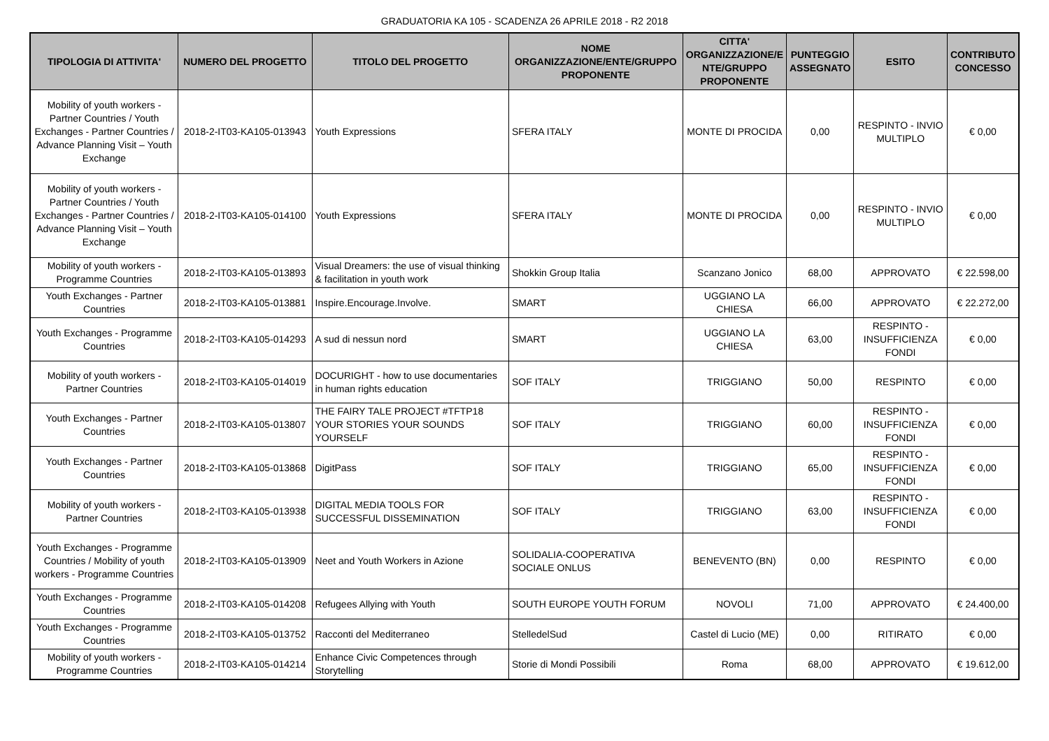GRADUATORIA KA 105 - SCADENZA 26 APRILE 2018 - R2 2018
| TIPOLOGIA DI ATTIVITA' | NUMERO DEL PROGETTO | TITOLO DEL PROGETTO | NOME ORGANIZZAZIONE/ENTE/GRUPPO PROPONENTE | CITTA' ORGANIZZAZIONE/E NTE/GRUPPO PROPONENTE | PUNTEGGIO ASSEGNATO | ESITO | CONTRIBUTO CONCESSO |
| --- | --- | --- | --- | --- | --- | --- | --- |
| Mobility of youth workers - Partner Countries / Youth Exchanges - Partner Countries / Advance Planning Visit – Youth Exchange | 2018-2-IT03-KA105-013943 | Youth Expressions | SFERA ITALY | MONTE DI PROCIDA | 0,00 | RESPINTO - INVIO MULTIPLO | € 0,00 |
| Mobility of youth workers - Partner Countries / Youth Exchanges - Partner Countries / Advance Planning Visit – Youth Exchange | 2018-2-IT03-KA105-014100 | Youth Expressions | SFERA ITALY | MONTE DI PROCIDA | 0,00 | RESPINTO - INVIO MULTIPLO | € 0,00 |
| Mobility of youth workers - Programme Countries | 2018-2-IT03-KA105-013893 | Visual Dreamers: the use of visual thinking & facilitation in youth work | Shokkin Group Italia | Scanzano Jonico | 68,00 | APPROVATO | € 22.598,00 |
| Youth Exchanges - Partner Countries | 2018-2-IT03-KA105-013881 | Inspire.Encourage.Involve. | SMART | UGGIANO LA CHIESA | 66,00 | APPROVATO | € 22.272,00 |
| Youth Exchanges - Programme Countries | 2018-2-IT03-KA105-014293 | A sud di nessun nord | SMART | UGGIANO LA CHIESA | 63,00 | RESPINTO - INSUFFICIENZA FONDI | € 0,00 |
| Mobility of youth workers - Partner Countries | 2018-2-IT03-KA105-014019 | DOCURIGHT - how to use documentaries in human rights education | SOF ITALY | TRIGGIANO | 50,00 | RESPINTO | € 0,00 |
| Youth Exchanges - Partner Countries | 2018-2-IT03-KA105-013807 | THE FAIRY TALE PROJECT #TFTP18 YOUR STORIES YOUR SOUNDS YOURSELF | SOF ITALY | TRIGGIANO | 60,00 | RESPINTO - INSUFFICIENZA FONDI | € 0,00 |
| Youth Exchanges - Partner Countries | 2018-2-IT03-KA105-013868 | DigitPass | SOF ITALY | TRIGGIANO | 65,00 | RESPINTO - INSUFFICIENZA FONDI | € 0,00 |
| Mobility of youth workers - Partner Countries | 2018-2-IT03-KA105-013938 | DIGITAL MEDIA TOOLS FOR SUCCESSFUL DISSEMINATION | SOF ITALY | TRIGGIANO | 63,00 | RESPINTO - INSUFFICIENZA FONDI | € 0,00 |
| Youth Exchanges - Programme Countries / Mobility of youth workers - Programme Countries | 2018-2-IT03-KA105-013909 | Neet and Youth Workers in Azione | SOLIDALIA-COOPERATIVA SOCIALE ONLUS | BENEVENTO (BN) | 0,00 | RESPINTO | € 0,00 |
| Youth Exchanges - Programme Countries | 2018-2-IT03-KA105-014208 | Refugees Allying with Youth | SOUTH EUROPE YOUTH FORUM | NOVOLI | 71,00 | APPROVATO | € 24.400,00 |
| Youth Exchanges - Programme Countries | 2018-2-IT03-KA105-013752 | Racconti del Mediterraneo | StelledelSud | Castel di Lucio (ME) | 0,00 | RITIRATO | € 0,00 |
| Mobility of youth workers - Programme Countries | 2018-2-IT03-KA105-014214 | Enhance Civic Competences through Storytelling | Storie di Mondi Possibili | Roma | 68,00 | APPROVATO | € 19.612,00 |